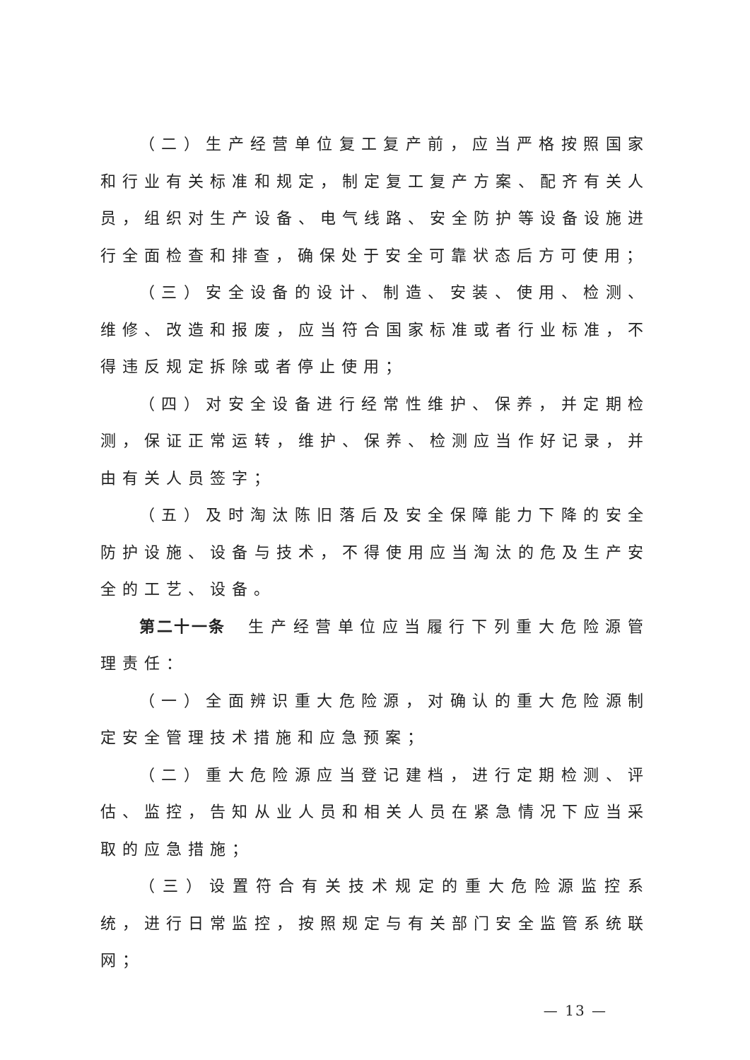（二）生产经营单位复工复产前，应当严格按照国家和行业有关标准和规定，制定复工复产方案、配齐有关人员，组织对生产设备、电气线路、安全防护等设备设施进行全面检查和排查，确保处于安全可靠状态后方可使用；
（三）安全设备的设计、制造、安装、使用、检测、维修、改造和报废，应当符合国家标准或者行业标准，不得违反规定拆除或者停止使用；
（四）对安全设备进行经常性维护、保养，并定期检测，保证正常运转，维护、保养、检测应当作好记录，并由有关人员签字；
（五）及时淘汰陈旧落后及安全保障能力下降的安全防护设施、设备与技术，不得使用应当淘汰的危及生产安全的工艺、设备。
第二十一条　生产经营单位应当履行下列重大危险源管理责任：
（一）全面辨识重大危险源，对确认的重大危险源制定安全管理技术措施和应急预案；
（二）重大危险源应当登记建档，进行定期检测、评估、监控，告知从业人员和相关人员在紧急情况下应当采取的应急措施；
（三）设置符合有关技术规定的重大危险源监控系统，进行日常监控，按照规定与有关部门安全监管系统联网；
— 13 —